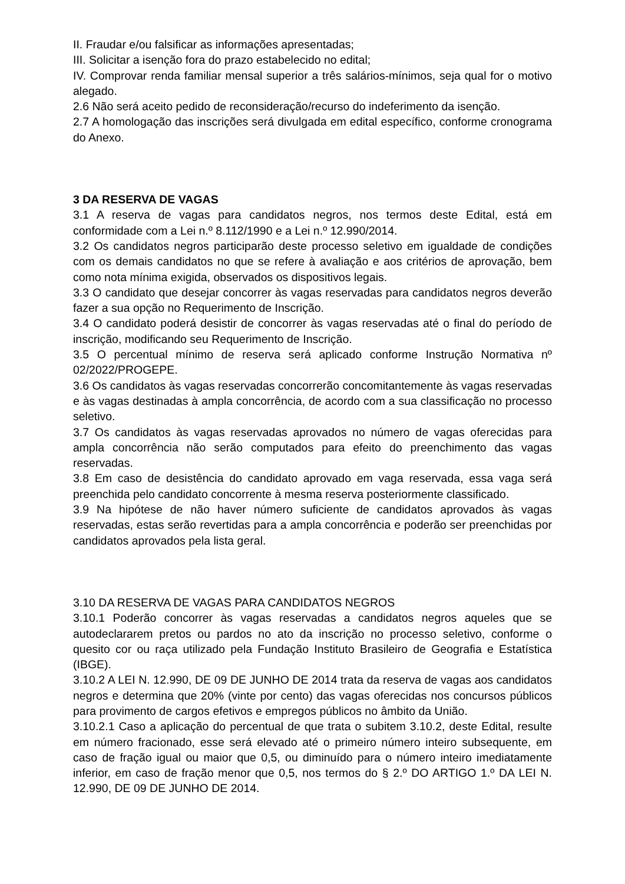II. Fraudar e/ou falsificar as informações apresentadas;
III. Solicitar a isenção fora do prazo estabelecido no edital;
IV. Comprovar renda familiar mensal superior a três salários-mínimos, seja qual for o motivo alegado.
2.6 Não será aceito pedido de reconsideração/recurso do indeferimento da isenção.
2.7 A homologação das inscrições será divulgada em edital específico, conforme cronograma do Anexo.
3 DA RESERVA DE VAGAS
3.1 A reserva de vagas para candidatos negros, nos termos deste Edital, está em conformidade com a Lei n.º 8.112/1990 e a Lei n.º 12.990/2014.
3.2 Os candidatos negros participarão deste processo seletivo em igualdade de condições com os demais candidatos no que se refere à avaliação e aos critérios de aprovação, bem como nota mínima exigida, observados os dispositivos legais.
3.3 O candidato que desejar concorrer às vagas reservadas para candidatos negros deverão fazer a sua opção no Requerimento de Inscrição.
3.4 O candidato poderá desistir de concorrer às vagas reservadas até o final do período de inscrição, modificando seu Requerimento de Inscrição.
3.5 O percentual mínimo de reserva será aplicado conforme Instrução Normativa nº 02/2022/PROGEPE.
3.6 Os candidatos às vagas reservadas concorrerão concomitantemente às vagas reservadas e às vagas destinadas à ampla concorrência, de acordo com a sua classificação no processo seletivo.
3.7 Os candidatos às vagas reservadas aprovados no número de vagas oferecidas para ampla concorrência não serão computados para efeito do preenchimento das vagas reservadas.
3.8 Em caso de desistência do candidato aprovado em vaga reservada, essa vaga será preenchida pelo candidato concorrente à mesma reserva posteriormente classificado.
3.9 Na hipótese de não haver número suficiente de candidatos aprovados às vagas reservadas, estas serão revertidas para a ampla concorrência e poderão ser preenchidas por candidatos aprovados pela lista geral.
3.10 DA RESERVA DE VAGAS PARA CANDIDATOS NEGROS
3.10.1 Poderão concorrer às vagas reservadas a candidatos negros aqueles que se autodeclararem pretos ou pardos no ato da inscrição no processo seletivo, conforme o quesito cor ou raça utilizado pela Fundação Instituto Brasileiro de Geografia e Estatística (IBGE).
3.10.2 A LEI N. 12.990, DE 09 DE JUNHO DE 2014 trata da reserva de vagas aos candidatos negros e determina que 20% (vinte por cento) das vagas oferecidas nos concursos públicos para provimento de cargos efetivos e empregos públicos no âmbito da União.
3.10.2.1 Caso a aplicação do percentual de que trata o subitem 3.10.2, deste Edital, resulte em número fracionado, esse será elevado até o primeiro número inteiro subsequente, em caso de fração igual ou maior que 0,5, ou diminuído para o número inteiro imediatamente inferior, em caso de fração menor que 0,5, nos termos do § 2.º DO ARTIGO 1.º DA LEI N. 12.990, DE 09 DE JUNHO DE 2014.